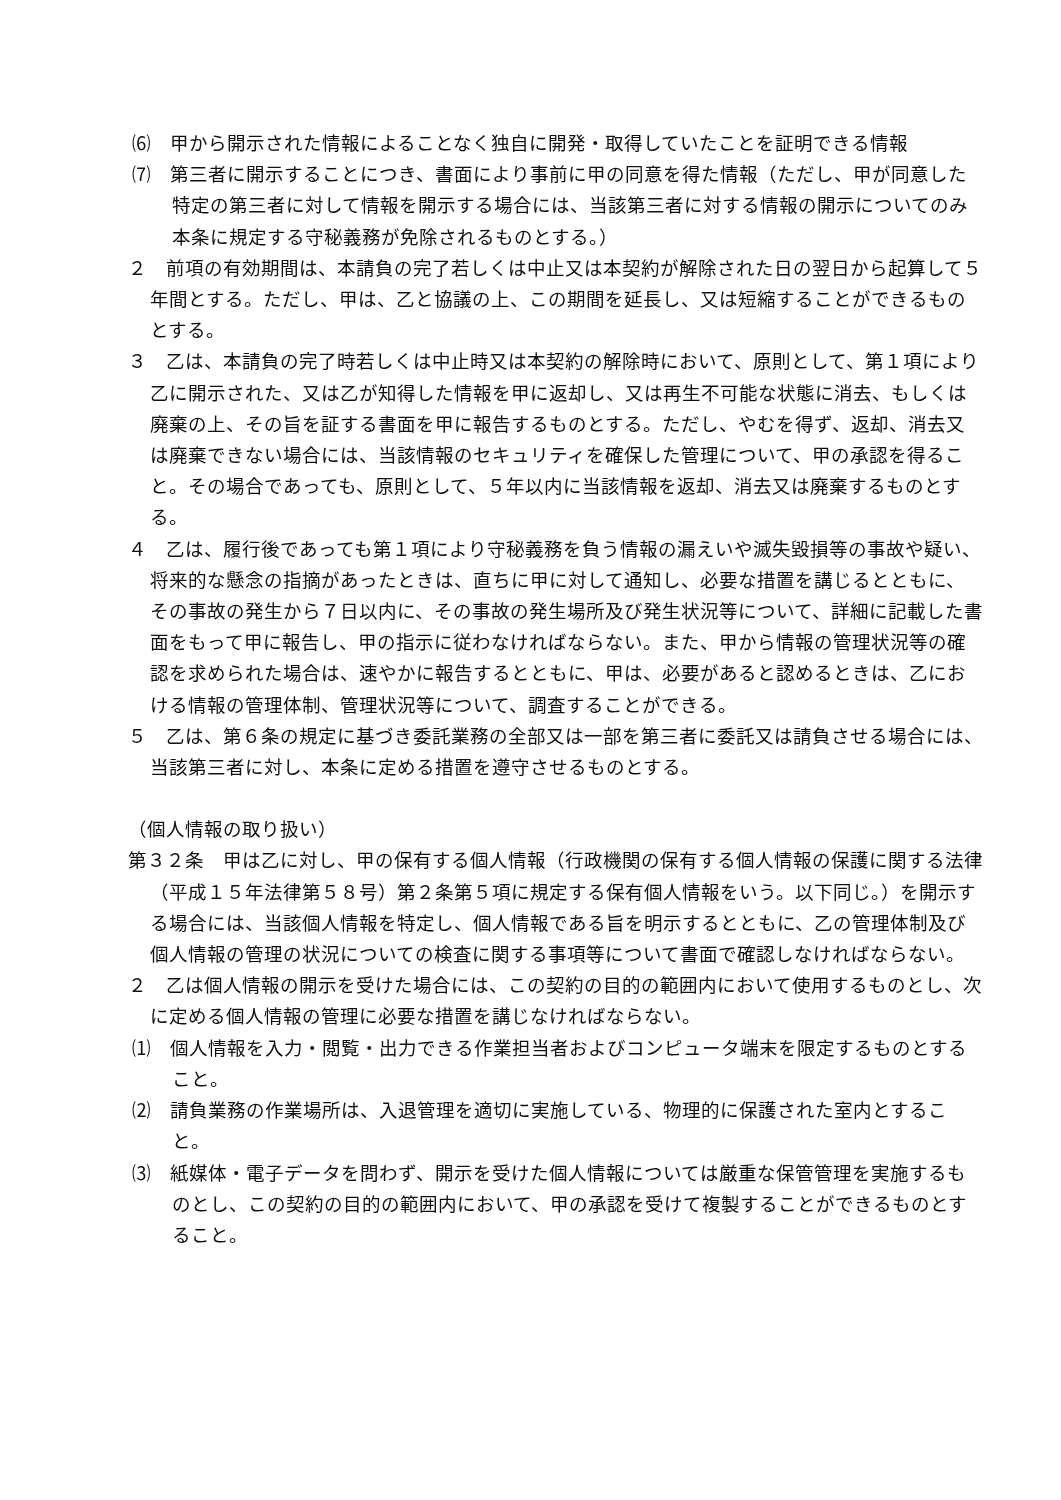⑹　甲から開示された情報によることなく独自に開発・取得していたことを証明できる情報
⑺　第三者に開示することにつき、書面により事前に甲の同意を得た情報（ただし、甲が同意した特定の第三者に対して情報を開示する場合には、当該第三者に対する情報の開示についてのみ本条に規定する守秘義務が免除されるものとする。）
２　前項の有効期間は、本請負の完了若しくは中止又は本契約が解除された日の翌日から起算して５年間とする。ただし、甲は、乙と協議の上、この期間を延長し、又は短縮することができるものとする。
３　乙は、本請負の完了時若しくは中止時又は本契約の解除時において、原則として、第１項により乙に開示された、又は乙が知得した情報を甲に返却し、又は再生不可能な状態に消去、もしくは廃棄の上、その旨を証する書面を甲に報告するものとする。ただし、やむを得ず、返却、消去又は廃棄できない場合には、当該情報のセキュリティを確保した管理について、甲の承認を得ること。その場合であっても、原則として、５年以内に当該情報を返却、消去又は廃棄するものとする。
４　乙は、履行後であっても第１項により守秘義務を負う情報の漏えいや滅失毀損等の事故や疑い、将来的な懸念の指摘があったときは、直ちに甲に対して通知し、必要な措置を講じるとともに、その事故の発生から７日以内に、その事故の発生場所及び発生状況等について、詳細に記載した書面をもって甲に報告し、甲の指示に従わなければならない。また、甲から情報の管理状況等の確認を求められた場合は、速やかに報告するとともに、甲は、必要があると認めるときは、乙における情報の管理体制、管理状況等について、調査することができる。
５　乙は、第６条の規定に基づき委託業務の全部又は一部を第三者に委託又は請負させる場合には、当該第三者に対し、本条に定める措置を遵守させるものとする。
（個人情報の取り扱い）
第３２条　甲は乙に対し、甲の保有する個人情報（行政機関の保有する個人情報の保護に関する法律（平成１５年法律第５８号）第２条第５項に規定する保有個人情報をいう。以下同じ。）を開示する場合には、当該個人情報を特定し、個人情報である旨を明示するとともに、乙の管理体制及び個人情報の管理の状況についての検査に関する事項等について書面で確認しなければならない。
２　乙は個人情報の開示を受けた場合には、この契約の目的の範囲内において使用するものとし、次に定める個人情報の管理に必要な措置を講じなければならない。
⑴　個人情報を入力・閲覧・出力できる作業担当者およびコンピュータ端末を限定するものとすること。
⑵　請負業務の作業場所は、入退管理を適切に実施している、物理的に保護された室内とすること。
⑶　紙媒体・電子データを問わず、開示を受けた個人情報については厳重な保管管理を実施するものとし、この契約の目的の範囲内において、甲の承認を受けて複製することができるものとすること。